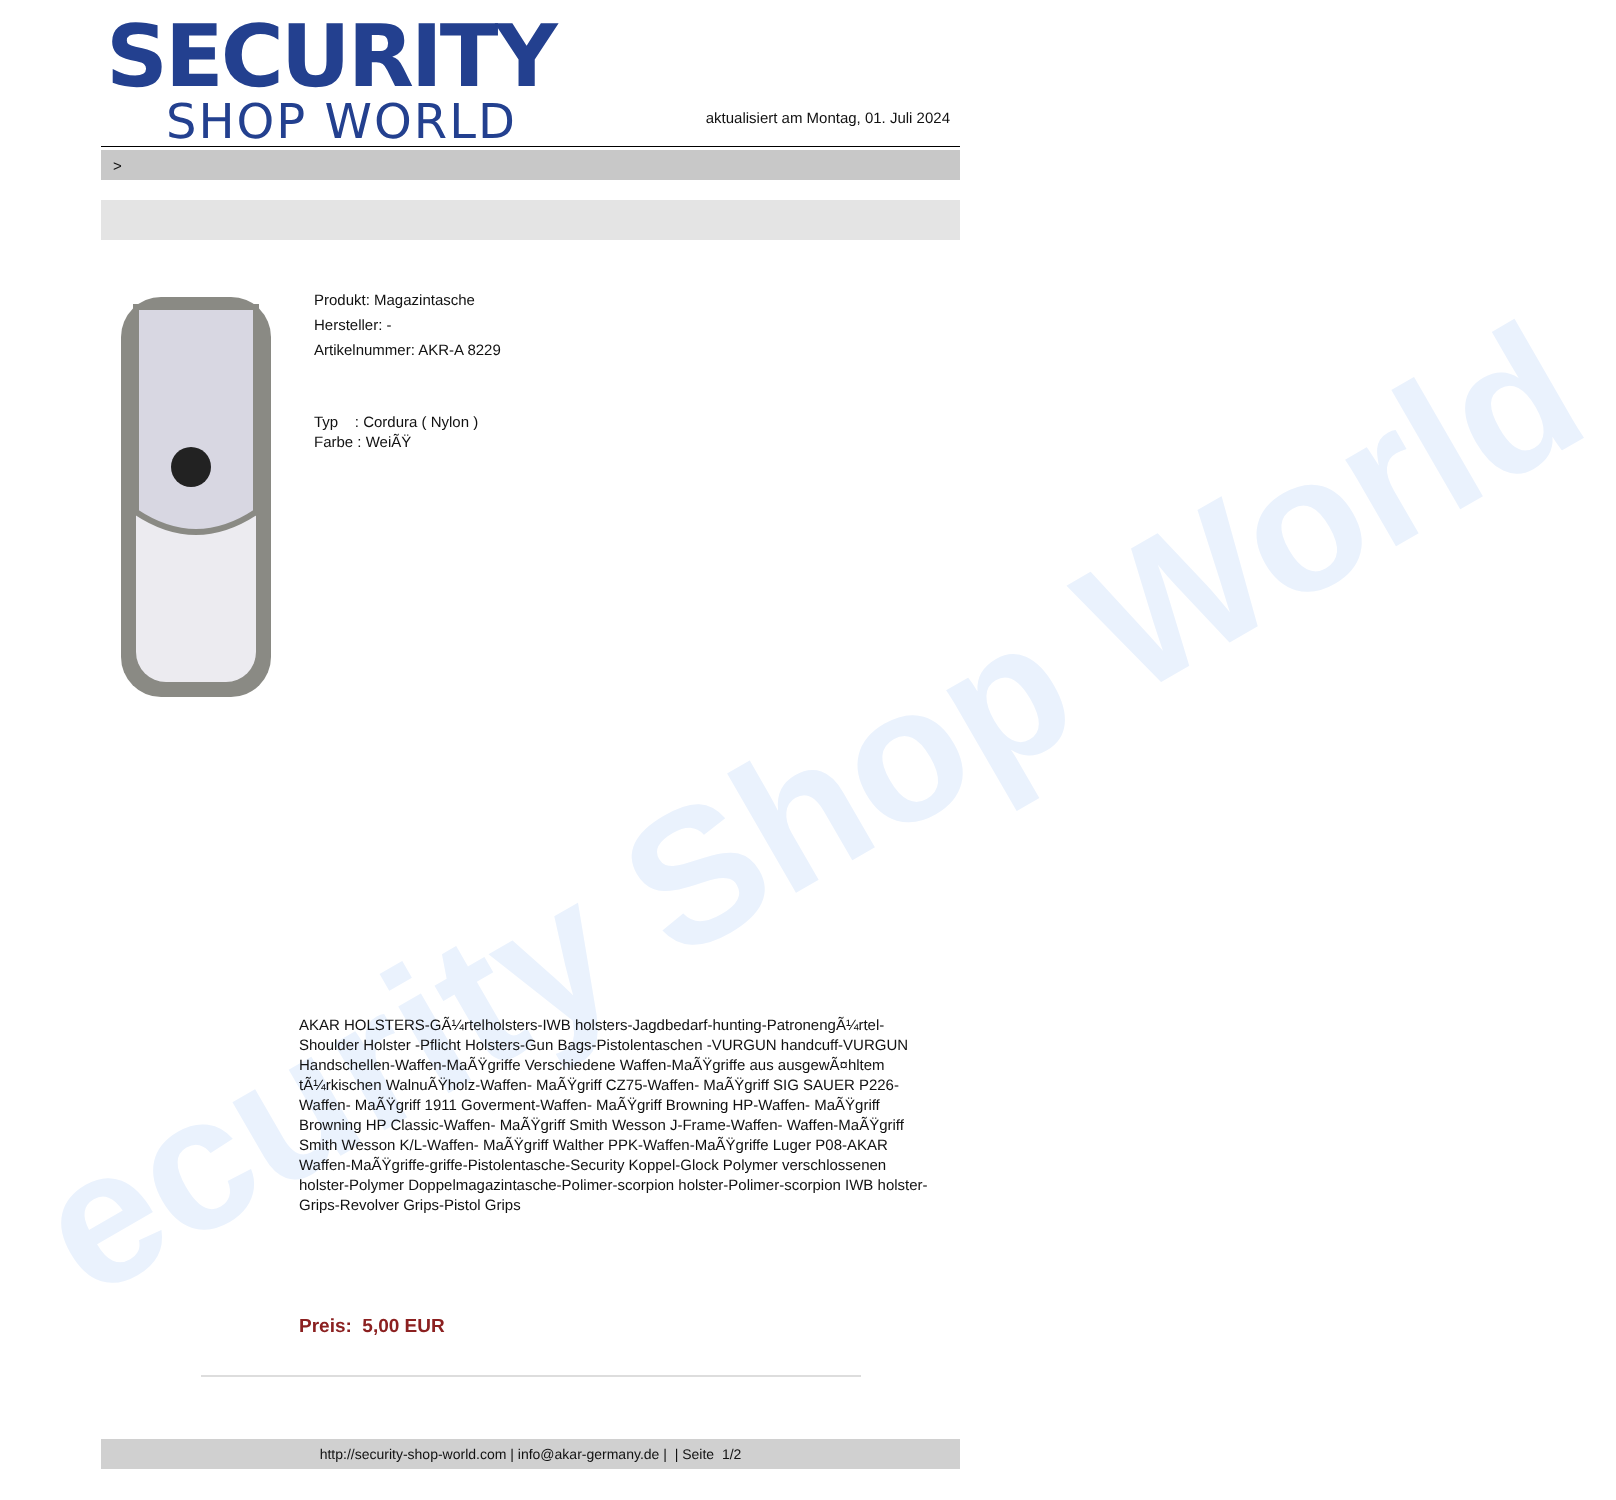ecurity Shop World
SECURITY
SHOP WORLD
aktualisiert am Montag, 01. Juli 2024
>
Produkt: Magazintasche
Hersteller: -
Artikelnummer: AKR-A 8229
Typ : Cordura ( Nylon )
Farbe : WeiÃŸ
AKAR HOLSTERS-GÃ¼rtelholsters-IWB holsters-Jagdbedarf-hunting-PatronengÃ¼rtel- Shoulder Holster -Pflicht Holsters-Gun Bags-Pistolentaschen -VURGUN handcuff-VURGUN Handschellen-Waffen-MaÃŸgriffe Verschiedene Waffen-MaÃŸgriffe aus ausgewÃ¤hltem tÃ¼rkischen WalnuÃŸholz-Waffen- MaÃŸgriff CZ75-Waffen- MaÃŸgriff SIG SAUER P226-Waffen- MaÃŸgriff 1911 Goverment-Waffen- MaÃŸgriff Browning HP-Waffen- MaÃŸgriff Browning HP Classic-Waffen- MaÃŸgriff Smith Wesson J-Frame-Waffen- Waffen-MaÃŸgriff Smith Wesson K/L-Waffen- MaÃŸgriff Walther PPK-Waffen-MaÃŸgriffe Luger P08-AKAR Waffen-MaÃŸgriffe-griffe-Pistolentasche-Security Koppel-Glock Polymer verschlossenen holster-Polymer Doppelmagazintasche-Polimer-scorpion holster-Polimer-scorpion IWB holster-Grips-Revolver Grips-Pistol Grips
Preis: 5,00 EUR
http://security-shop-world.com | info@akar-germany.de | | Seite 1/2